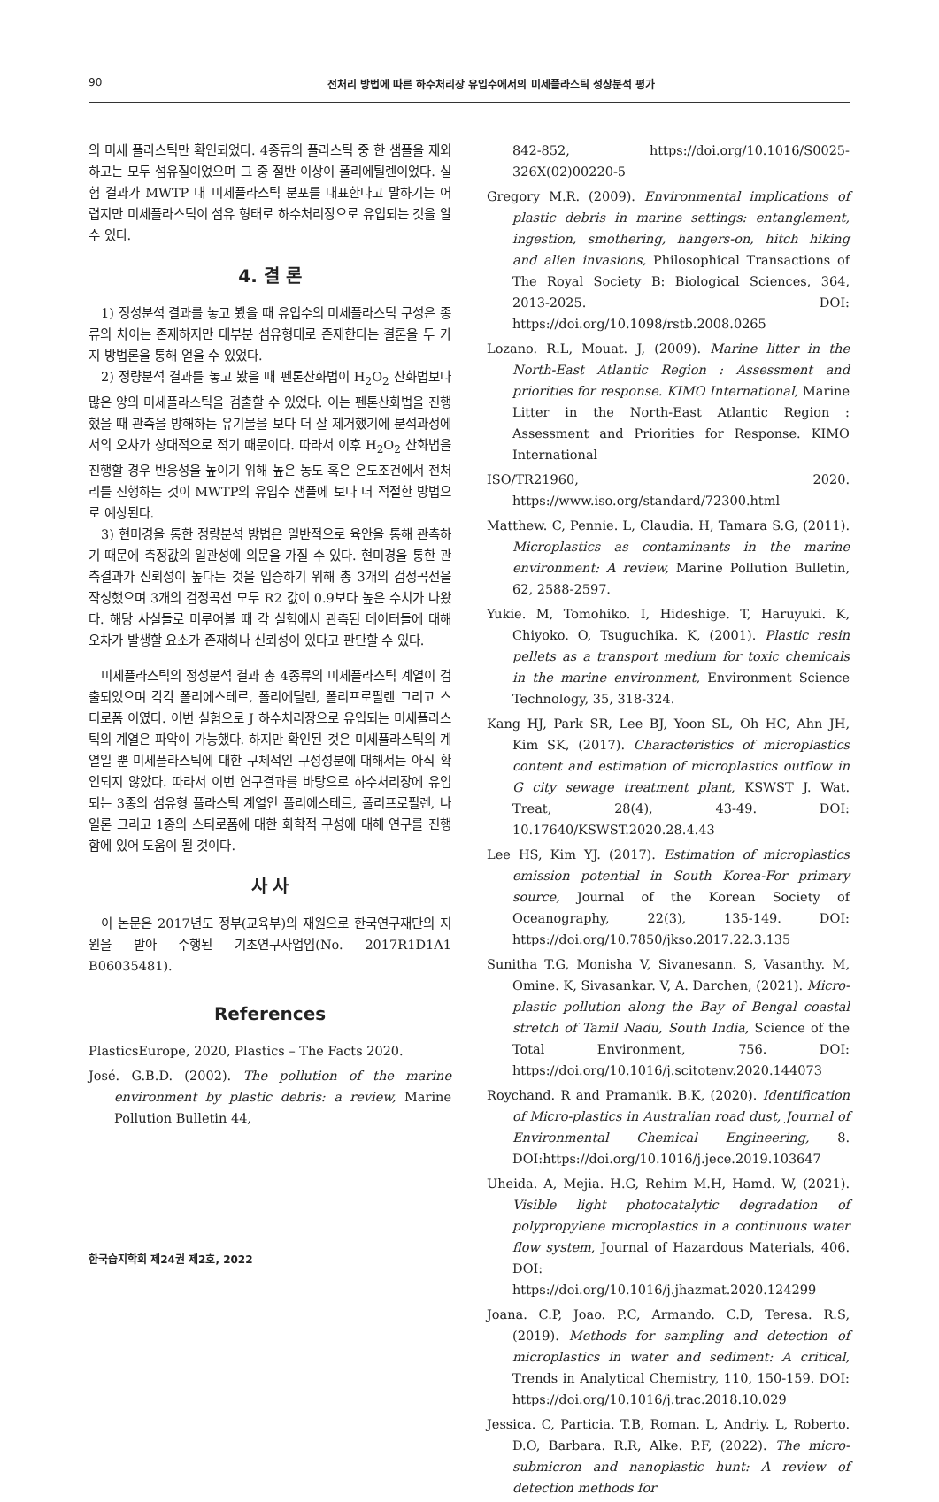90 전처리 방법에 따른 하수처리장 유입수에서의 미세플라스틱 성상분석 평가
의 미세 플라스틱만 확인되었다. 4종류의 플라스틱 중 한 샘플을 제외하고는 모두 섬유질이었으며 그 중 절반 이상이 폴리에틸렌이었다. 실험 결과가 MWTP 내 미세플라스틱 분포를 대표한다고 말하기는 어렵지만 미세플라스틱이 섬유 형태로 하수처리장으로 유입되는 것을 알 수 있다.
4. 결 론
1) 정성분석 결과를 놓고 봤을 때 유입수의 미세플라스틱 구성은 종류의 차이는 존재하지만 대부분 섬유형태로 존재한다는 결론을 두 가지 방법론을 통해 얻을 수 있었다.
2) 정량분석 결과를 놓고 봤을 때 펜톤산화법이 H<sub>2</sub>O<sub>2</sub> 산화법보다 많은 양의 미세플라스틱을 검출할 수 있었다. 이는 펜톤산화법을 진행했을 때 관측을 방해하는 유기물을 보다 더 잘 제거했기에 분석과정에서의 오차가 상대적으로 적기 때문이다. 따라서 이후 H<sub>2</sub>O<sub>2</sub> 산화법을 진행할 경우 반응성을 높이기 위해 높은 농도 혹은 온도조건에서 전처리를 진행하는 것이 MWTP의 유입수 샘플에 보다 더 적절한 방법으로 예상된다.
3) 현미경을 통한 정량분석 방법은 일반적으로 육안을 통해 관측하기 때문에 측정값의 일관성에 의문을 가질 수 있다. 현미경을 통한 관측결과가 신뢰성이 높다는 것을 입증하기 위해 총 3개의 검정곡선을 작성했으며 3개의 검정곡선 모두 R2 값이 0.9보다 높은 수치가 나왔다. 해당 사실들로 미루어볼 때 각 실험에서 관측된 데이터들에 대해 오차가 발생할 요소가 존재하나 신뢰성이 있다고 판단할 수 있다.
미세플라스틱의 정성분석 결과 총 4종류의 미세플라스틱 계열이 검출되었으며 각각 폴리에스테르, 폴리에틸렌, 폴리프로필렌 그리고 스티로폼 이였다. 이번 실험으로 J 하수처리장으로 유입되는 미세플라스틱의 계열은 파악이 가능했다. 하지만 확인된 것은 미세플라스틱의 계열일 뿐 미세플라스틱에 대한 구체적인 구성성분에 대해서는 아직 확인되지 않았다. 따라서 이번 연구결과를 바탕으로 하수처리장에 유입되는 3종의 섬유형 플라스틱 계열인 폴리에스테르, 폴리프로필렌, 나일론 그리고 1종의 스티로폼에 대한 화학적 구성에 대해 연구를 진행함에 있어 도움이 될 것이다.
사 사
이 논문은 2017년도 정부(교육부)의 재원으로 한국연구재단의 지원을 받아 수행된 기초연구사업임(No. 2017R1D1A1 B06035481).
References
PlasticsEurope, 2020, Plastics – The Facts 2020.
José. G.B.D. (2002). The pollution of the marine environment by plastic debris: a review, Marine Pollution Bulletin 44,
842-852, https://doi.org/10.1016/S0025-326X(02)00220-5
Gregory M.R. (2009). Environmental implications of plastic debris in marine settings: entanglement, ingestion, smothering, hangers-on, hitch hiking and alien invasions, Philosophical Transactions of The Royal Society B: Biological Sciences, 364, 2013-2025. DOI: https://doi.org/10.1098/rstb.2008.0265
Lozano. R.L, Mouat. J, (2009). Marine litter in the North-East Atlantic Region : Assessment and priorities for response. KIMO International, Marine Litter in the North-East Atlantic Region : Assessment and Priorities for Response. KIMO International
ISO/TR21960, 2020. https://www.iso.org/standard/72300.html
Matthew. C, Pennie. L, Claudia. H, Tamara S.G, (2011). Microplastics as contaminants in the marine environment: A review, Marine Pollution Bulletin, 62, 2588-2597.
Yukie. M, Tomohiko. I, Hideshige. T, Haruyuki. K, Chiyoko. O, Tsuguchika. K, (2001). Plastic resin pellets as a transport medium for toxic chemicals in the marine environment, Environment Science Technology, 35, 318-324.
Kang HJ, Park SR, Lee BJ, Yoon SL, Oh HC, Ahn JH, Kim SK, (2017). Characteristics of microplastics content and estimation of microplastics outflow in G city sewage treatment plant, KSWST J. Wat. Treat, 28(4), 43-49. DOI: 10.17640/KSWST.2020.28.4.43
Lee HS, Kim YJ. (2017). Estimation of microplastics emission potential in South Korea-For primary source, Journal of the Korean Society of Oceanography, 22(3), 135-149. DOI: https://doi.org/10.7850/jkso.2017.22.3.135
Sunitha T.G, Monisha V, Sivanesann. S, Vasanthy. M, Omine. K, Sivasankar. V, A. Darchen, (2021). Micro-plastic pollution along the Bay of Bengal coastal stretch of Tamil Nadu, South India, Science of the Total Environment, 756. DOI: https://doi.org/10.1016/j.scitotenv.2020.144073
Roychand. R and Pramanik. B.K, (2020). Identification of Micro-plastics in Australian road dust, Journal of Environmental Chemical Engineering, 8. DOI:https://doi.org/10.1016/j.jece.2019.103647
Uheida. A, Mejia. H.G, Rehim M.H, Hamd. W, (2021). Visible light photocatalytic degradation of polypropylene microplastics in a continuous water flow system, Journal of Hazardous Materials, 406. DOI: https://doi.org/10.1016/j.jhazmat.2020.124299
Joana. C.P, Joao. P.C, Armando. C.D, Teresa. R.S, (2019). Methods for sampling and detection of microplastics in water and sediment: A critical, Trends in Analytical Chemistry, 110, 150-159. DOI: https://doi.org/10.1016/j.trac.2018.10.029
Jessica. C, Particia. T.B, Roman. L, Andriy. L, Roberto. D.O, Barbara. R.R, Alke. P.F, (2022). The micro-submicron and nanoplastic hunt: A review of detection methods for
한국습지학회 제24권 제2호, 2022